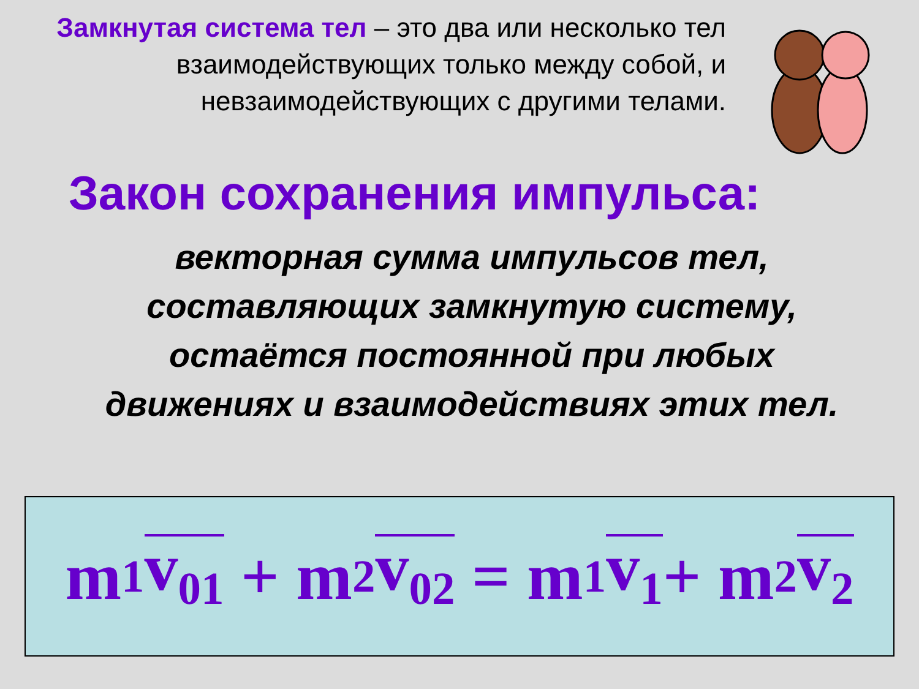Замкнутая система тел – это два или несколько тел взаимодействующих только между собой, и невзаимодействующих с другими телами.
Закон сохранения импульса:
векторная сумма импульсов тел, составляющих замкнутую систему, остаётся постоянной при любых движениях и взаимодействиях этих тел.
m<sub>1</sub> v<sub>01</sub> + m<sub>2</sub> v<sub>02</sub> = m<sub>1</sub> v<sub>1</sub> + m<sub>2</sub> v<sub>2</sub>